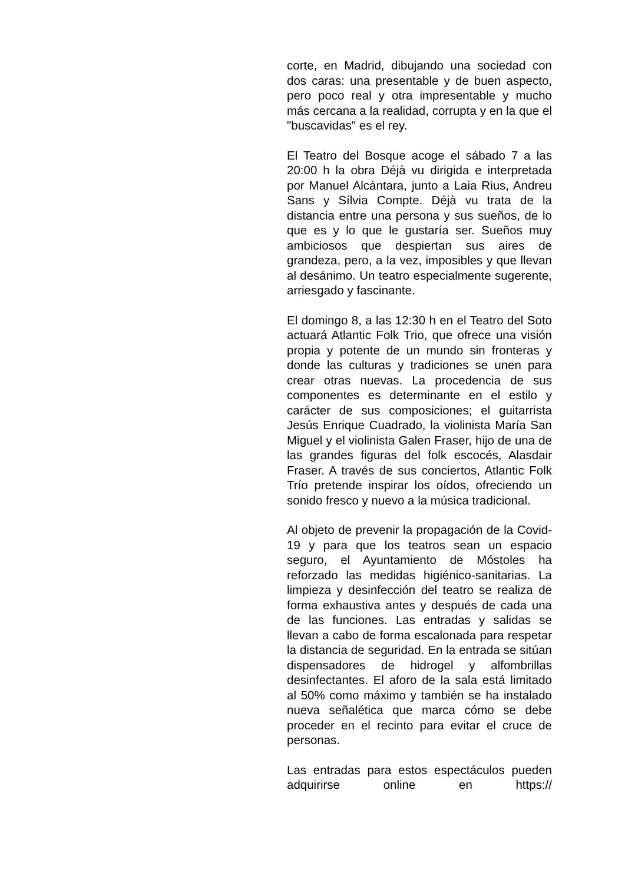corte, en Madrid, dibujando una sociedad con dos caras: una presentable y de buen aspecto, pero poco real y otra impresentable y mucho más cercana a la realidad, corrupta y en la que el "buscavidas" es el rey.
El Teatro del Bosque acoge el sábado 7 a las 20:00 h la obra Déjà vu dirigida e interpretada por Manuel Alcántara, junto a Laia Rius, Andreu Sans y Sílvia Compte. Déjà vu trata de la distancia entre una persona y sus sueños, de lo que es y lo que le gustaría ser. Sueños muy ambiciosos que despiertan sus aires de grandeza, pero, a la vez, imposibles y que llevan al desánimo. Un teatro especialmente sugerente, arriesgado y fascinante.
El domingo 8, a las 12:30 h en el Teatro del Soto actuará Atlantic Folk Trio, que ofrece una visión propia y potente de un mundo sin fronteras y donde las culturas y tradiciones se unen para crear otras nuevas. La procedencia de sus componentes es determinante en el estilo y carácter de sus composiciones; el guitarrista Jesús Enrique Cuadrado, la violinista María San Miguel y el violinista Galen Fraser, hijo de una de las grandes figuras del folk escocés, Alasdair Fraser. A través de sus conciertos, Atlantic Folk Trío pretende inspirar los oídos, ofreciendo un sonido fresco y nuevo a la música tradicional.
Al objeto de prevenir la propagación de la Covid-19 y para que los teatros sean un espacio seguro, el Ayuntamiento de Móstoles ha reforzado las medidas higiénico-sanitarias. La limpieza y desinfección del teatro se realiza de forma exhaustiva antes y después de cada una de las funciones. Las entradas y salidas se llevan a cabo de forma escalonada para respetar la distancia de seguridad. En la entrada se sitúan dispensadores de hidrogel y alfombrillas desinfectantes. El aforo de la sala está limitado al 50% como máximo y también se ha instalado nueva señalética que marca cómo se debe proceder en el recinto para evitar el cruce de personas.
Las entradas para estos espectáculos pueden adquirirse online en https://